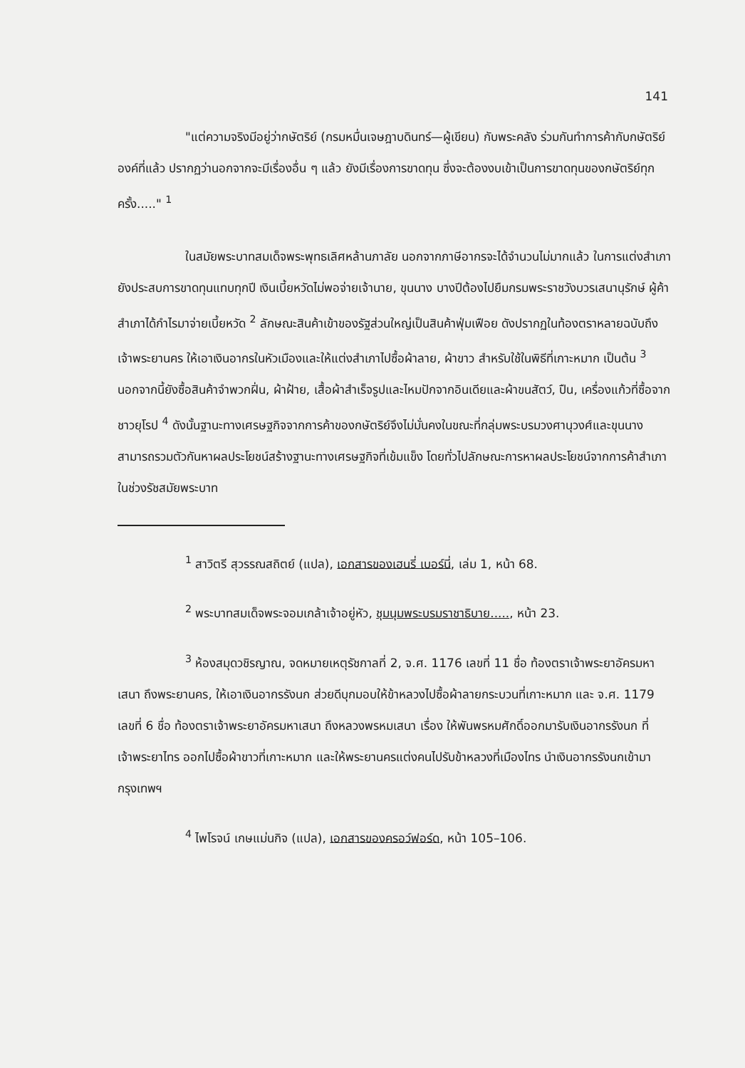141
"แต่ความจริงมีอยู่ว่ากษัตริย์ (กรมหมื่นเจษฎาบดินทร์—ผู้เขียน) กับพระคลัง ร่วมกันทำการค้ากับกษัตริย์องค์ที่แล้ว ปรากฏว่านอกจากจะมีเรื่องอื่น ๆ แล้ว ยังมีเรื่องการขาดทุน ซึ่งจะต้องงบเข้าเป็นการขาดทุนของกษัตริย์ทุกครั้ง....." <sup>1</sup>
ในสมัยพระบาทสมเด็จพระพุทธเลิศหล้านภาลัย นอกจากภาษีอากรจะได้จำนวนไม่มากแล้ว ในการแต่งสำเภายังประสบการขาดทุนแทบทุกปี เงินเบี้ยหวัดไม่พอจ่ายเจ้านาย, ขุนนาง บางปีต้องไปยืมกรมพระราชวังบวรเสนานุรักษ์ ผู้ค้าสำเภาได้กำไรมาจ่ายเบี้ยหวัด <sup>2</sup> ลักษณะสินค้าเข้าของรัฐส่วนใหญ่เป็นสินค้าฟุ่มเฟือย ดังปรากฏในท้องตราหลายฉบับถึงเจ้าพระยานคร ให้เอาเงินอากรในหัวเมืองและให้แต่งสำเภาไปซื้อผ้าลาย, ผ้าขาว สำหรับใช้ในพิธีที่เกาะหมาก เป็นต้น <sup>3</sup> นอกจากนี้ยังซื้อสินค้าจำพวกฝิ่น, ผ้าฝ้าย, เสื้อผ้าสำเร็จรูปและไหมปักจากอินเดียและผ้าขนสัตว์, ปืน, เครื่องแก้วที่ซื้อจากชาวยุโรป <sup>4</sup> ดังนั้นฐานะทางเศรษฐกิจจากการค้าของกษัตริย์จึงไม่มั่นคงในขณะที่กลุ่มพระบรมวงศานุวงศ์และขุนนางสามารถรวมตัวกันหาผลประโยชน์สร้างฐานะทางเศรษฐกิจที่เข้มแข็ง โดยทั่วไปลักษณะการหาผลประโยชน์จากการค้าสำเภาในช่วงรัชสมัยพระบาท
<sup>1</sup> สาวิตรี สุวรรณสถิตย์ (แปล), เอกสารของเฮนรี่ เบอร์นี่, เล่ม 1, หน้า 68.
<sup>2</sup> พระบาทสมเด็จพระจอมเกล้าเจ้าอยู่หัว, ชุมนุมพระบรมราชาธิบาย....., หน้า 23.
<sup>3</sup> ห้องสมุดวชิรญาณ, จดหมายเหตุรัชกาลที่ 2, จ.ศ. 1176 เลขที่ 11 ชื่อ ท้องตราเจ้าพระยาอัครมหาเสนา ถึงพระยานคร, ให้เอาเงินอากรรังนก ส่วยดีบุกมอบให้ข้าหลวงไปซื้อผ้าลายกระบวนที่เกาะหมาก และ จ.ศ. 1179 เลขที่ 6 ชื่อ ท้องตราเจ้าพระยาอัครมหาเสนา ถึงหลวงพรหมเสนา เรื่อง ให้พันพรหมศักดิ์ออกมารับเงินอากรรังนก ที่เจ้าพระยาไทร ออกไปซื้อผ้าขาวที่เกาะหมาก และให้พระยานครแต่งคนไปรับข้าหลวงที่เมืองไทร นำเงินอากรรังนกเข้ามากรุงเทพฯ
<sup>4</sup> ไพโรจน์ เกษแม่นกิจ (แปล), เอกสารของครอว์ฟอร์ด, หน้า 105–106.